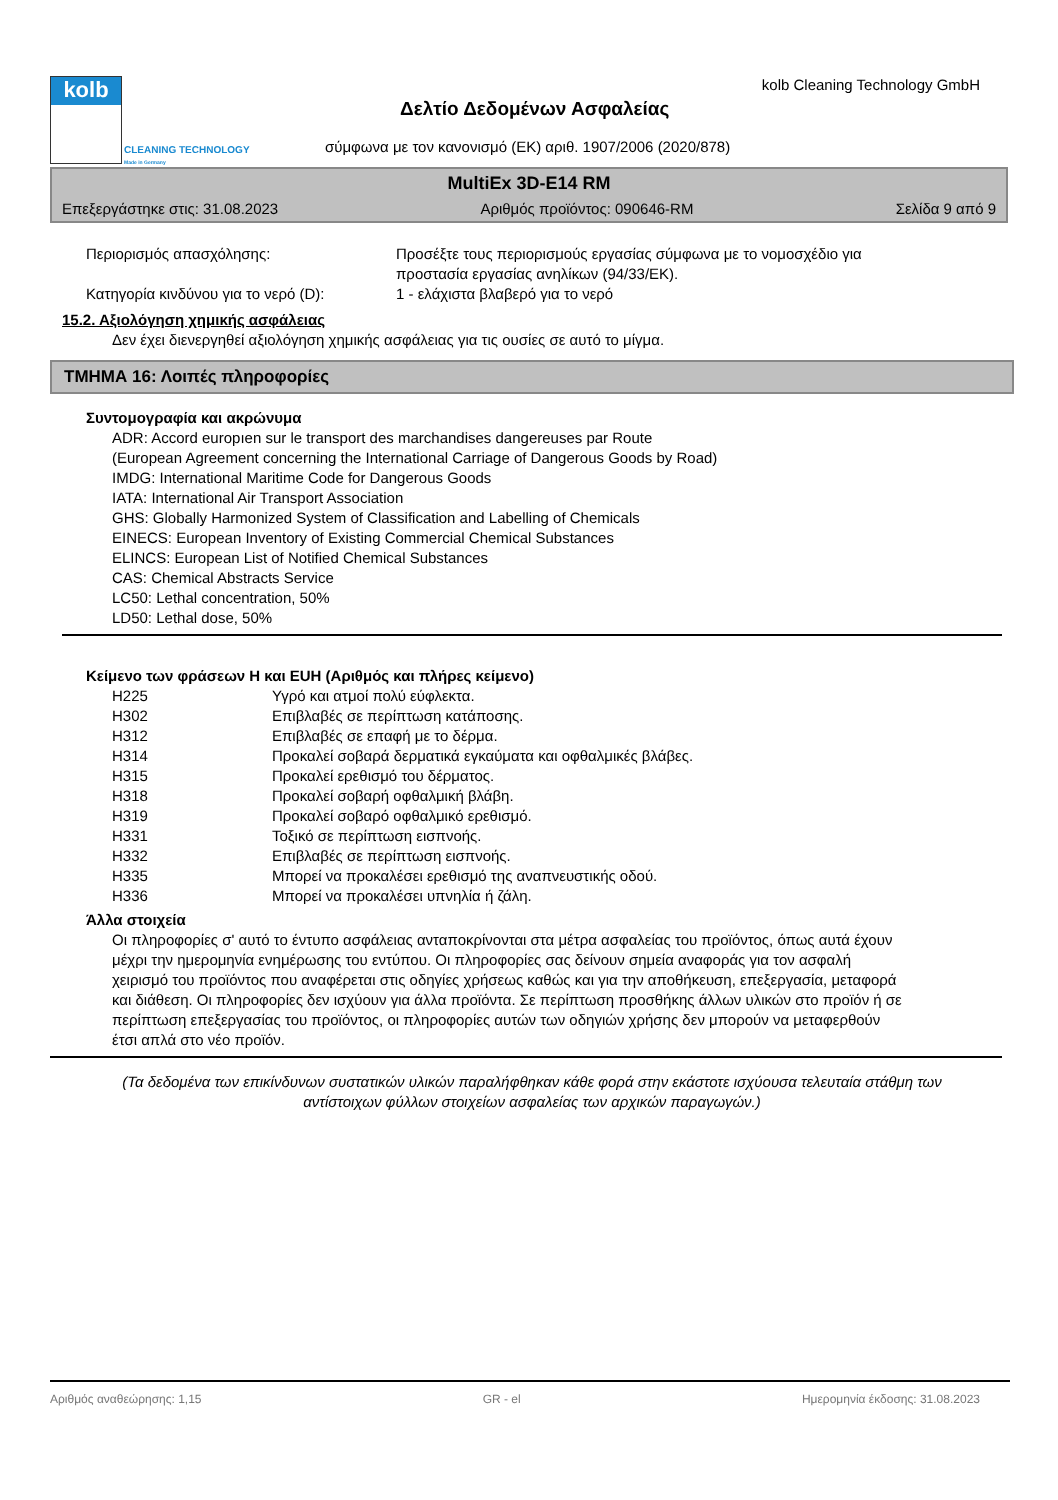kolb
CLEANING TECHNOLOGY
Made in Germany
kolb Cleaning Technology GmbH
Δελτίο Δεδομένων Ασφαλείας
σύμφωνα με τον κανονισμό (ΕΚ) αριθ. 1907/2006 (2020/878)
MultiEx 3D-E14 RM
Επεξεργάστηκε στις: 31.08.2023 Αριθμός προϊόντος: 090646-RM Σελίδα 9 από 9
| Περιορισμός απασχόλησης: | Προσέξτε τους περιορισμούς εργασίας σύμφωνα με το νομοσχέδιο για προστασία εργασίας ανηλίκων (94/33/ΕΚ). |
| Κατηγορία κινδύνου για το νερό (D): | 1 - ελάχιστα βλαβερό για το νερό |
15.2. Αξιολόγηση χημικής ασφάλειας
Δεν έχει διενεργηθεί αξιολόγηση χημικής ασφάλειας για τις ουσίες σε αυτό το μίγμα.
ΤΜΗΜΑ 16: Λοιπές πληροφορίες
Συντομογραφία και ακρώνυμα
ADR: Accord europıen sur le transport des marchandises dangereuses par Route
(European Agreement concerning the International Carriage of Dangerous Goods by Road)
IMDG: International Maritime Code for Dangerous Goods
IATA: International Air Transport Association
GHS: Globally Harmonized System of Classification and Labelling of Chemicals
EINECS: European Inventory of Existing Commercial Chemical Substances
ELINCS: European List of Notified Chemical Substances
CAS: Chemical Abstracts Service
LC50: Lethal concentration, 50%
LD50: Lethal dose, 50%
Κείμενο των φράσεων H και EUH (Αριθμός και πλήρες κείμενο)
| H225 | Υγρό και ατμοί πολύ εύφλεκτα. |
| H302 | Επιβλαβές σε περίπτωση κατάποσης. |
| H312 | Επιβλαβές σε επαφή με το δέρμα. |
| H314 | Προκαλεί σοβαρά δερματικά εγκαύματα και οφθαλμικές βλάβες. |
| H315 | Προκαλεί ερεθισμό του δέρματος. |
| H318 | Προκαλεί σοβαρή οφθαλμική βλάβη. |
| H319 | Προκαλεί σοβαρό οφθαλμικό ερεθισμό. |
| H331 | Τοξικό σε περίπτωση εισπνοής. |
| H332 | Επιβλαβές σε περίπτωση εισπνοής. |
| H335 | Μπορεί να προκαλέσει ερεθισμό της αναπνευστικής οδού. |
| H336 | Μπορεί να προκαλέσει υπνηλία ή ζάλη. |
Άλλα στοιχεία
Οι πληροφορίες σ' αυτό το έντυπο ασφάλειας ανταποκρίνονται στα μέτρα ασφαλείας του προϊόντος, όπως αυτά έχουν μέχρι την ημερομηνία ενημέρωσης του εντύπου. Οι πληροφορίες σας δείνουν σημεία αναφοράς για τον ασφαλή χειρισμό του προϊόντος που αναφέρεται στις οδηγίες χρήσεως καθώς και για την αποθήκευση, επεξεργασία, μεταφορά και διάθεση. Οι πληροφορίες δεν ισχύουν για άλλα προϊόντα. Σε περίπτωση προσθήκης άλλων υλικών στο προϊόν ή σε περίπτωση επεξεργασίας του προϊόντος, οι πληροφορίες αυτών των οδηγιών χρήσης δεν μπορούν να μεταφερθούν έτσι απλά στο νέο προϊόν.
(Τα δεδομένα των επικίνδυνων συστατικών υλικών παραλήφθηκαν κάθε φορά στην εκάστοτε ισχύουσα τελευταία στάθμη των αντίστοιχων φύλλων στοιχείων ασφαλείας των αρχικών παραγωγών.)
Αριθμός αναθεώρησης: 1,15 GR - el Ημερομηνία έκδοσης: 31.08.2023